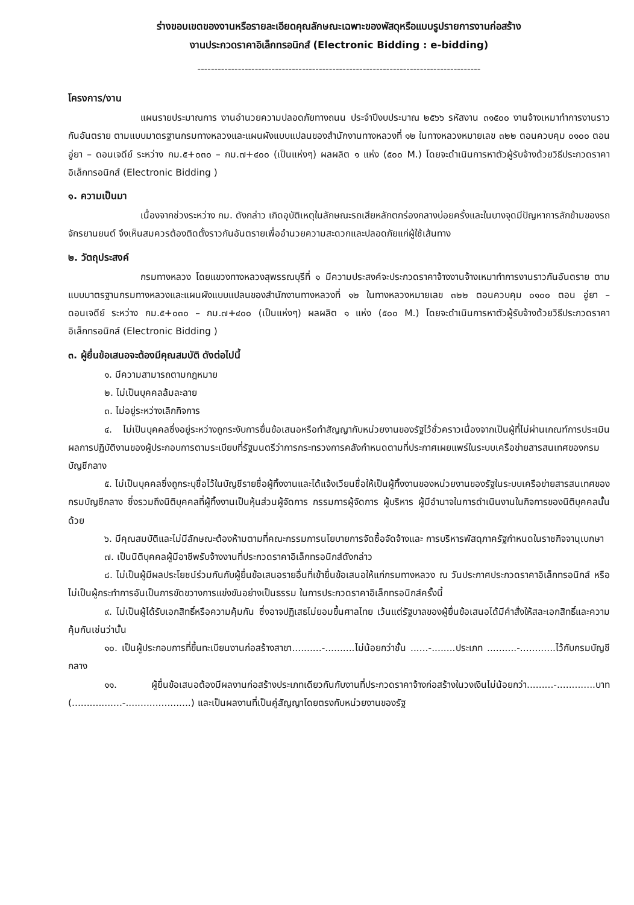ร่างขอบเขตของงานหรือรายละเอียดคุณลักษณะเฉพาะของพัสดุหรือแบบรูปรายการงานก่อสร้าง
งานประกวดราคาอิเล็กทรอนิกส์ (Electronic Bidding : e-bidding)
------------------------------------------------------------------------------------
โครงการ/งาน
แผนรายประมาณการ งานอำนวยความปลอดภัยทางถนน ประจำปีงบประมาณ ๒๕๖๖ รหัสงาน ๓๑๕๐๐ งานจ้างเหมาทำการงานราวกันอันตราย ตามแบบมาตรฐานกรมทางหลวงและแผนผังแบบแปลนของสำนักงานทางหลวงที่ ๑๒ ในทางหลวงหมายเลข ๓๒๒ ตอนควบคุม ๐๑๐๐ ตอน อู่ยา – ดอนเจดีย์ ระหว่าง กม.๕+๐๓๐ – กม.๗+๔๐๐ (เป็นแห่งๆ) ผลผลิต ๑ แห่ง (๕๐๐ M.) โดยจะดำเนินการหาตัวผู้รับจ้างด้วยวิธีประกวดราคาอิเล็กทรอนิกส์ (Electronic Bidding )
๑. ความเป็นมา
เนื่องจากช่วงระหว่าง กม. ดังกล่าว เกิดอุบัติเหตุในลักษณะรถเสียหลักตกร่องกลางบ่อยครั้งและในบางจุดมีปัญหาการลักข้ามของรถจักรยานยนต์ จึงเห็นสมควรต้องติดตั้งราวกันอันตรายเพื่ออำนวยความสะดวกและปลอดภัยแก่ผู้ใช้เส้นทาง
๒. วัตถุประสงค์
กรมทางหลวง โดยแขวงทางหลวงสุพรรณบุรีที่ ๑ มีความประสงค์จะประกวดราคาจ้างงานจ้างเหมาทำการงานราวกันอันตราย ตามแบบมาตรฐานกรมทางหลวงและแผนผังแบบแปลนของสำนักงานทางหลวงที่ ๑๒ ในทางหลวงหมายเลข ๓๒๒ ตอนควบคุม ๐๑๐๐ ตอน อู่ยา – ดอนเจดีย์ ระหว่าง กม.๕+๐๓๐ – กม.๗+๔๐๐ (เป็นแห่งๆ) ผลผลิต ๑ แห่ง (๕๐๐ M.) โดยจะดำเนินการหาตัวผู้รับจ้างด้วยวิธีประกวดราคาอิเล็กทรอนิกส์ (Electronic Bidding )
๓. ผู้ยื่นข้อเสนอจะต้องมีคุณสมบัติ ดังต่อไปนี้
๑. มีความสามารถตามกฎหมาย
๒. ไม่เป็นบุคคลล้มละลาย
๓. ไม่อยู่ระหว่างเลิกกิจการ
๔. ไม่เป็นบุคคลซึ่งอยู่ระหว่างถูกระงับการยื่นข้อเสนอหรือทำสัญญากับหน่วยงานของรัฐไว้ชั่วคราวเนื่องจากเป็นผู้ที่ไม่ผ่านเกณฑ์การประเมินผลการปฏิบัติงานของผู้ประกอบการตามระเบียบที่รัฐมนตรีว่าการกระทรวงการคลังกำหนดตามที่ประกาศเผยแพร่ในระบบเครือข่ายสารสนเทศของกรมบัญชีกลาง
๕. ไม่เป็นบุคคลซึ่งถูกระบุชื่อไว้ในบัญชีรายชื่อผู้ทิ้งงานและได้แจ้งเวียนชื่อให้เป็นผู้ทิ้งงานของหน่วยงานของรัฐในระบบเครือข่ายสารสนเทศของกรมบัญชีกลาง ซึ่งรวมถึงนิติบุคคลที่ผู้ทิ้งงานเป็นหุ้นส่วนผู้จัดการ กรรมการผู้จัดการ ผู้บริหาร ผู้มีอำนาจในการดำเนินงานในกิจการของนิติบุคคลนั้นด้วย
๖. มีคุณสมบัติและไม่มีลักษณะต้องห้ามตามที่คณะกรรมการนโยบายการจัดซื้อจัดจ้างและ การบริหารพัสดุภาครัฐกำหนดในราชกิจจานุเบกษา
๗. เป็นนิติบุคคลผู้มีอาชีพรับจ้างงานที่ประกวดราคาอิเล็กทรอนิกส์ดังกล่าว
๘. ไม่เป็นผู้มีผลประโยชน์ร่วมกันกับผู้ยื่นข้อเสนอรายอื่นที่เข้ายื่นข้อเสนอให้แก่กรมทางหลวง ณ วันประกาศประกวดราคาอิเล็กทรอนิกส์ หรือไม่เป็นผู้กระทำการอันเป็นการขัดขวางการแข่งขันอย่างเป็นธรรม ในการประกวดราคาอิเล็กทรอนิกส์ครั้งนี้
๙. ไม่เป็นผู้ได้รับเอกสิทธิ์หรือความคุ้มกัน ซึ่งอาจปฏิเสธไม่ยอมขึ้นศาลไทย เว้นแต่รัฐบาลของผู้ยื่นข้อเสนอได้มีคำสั่งให้สละเอกสิทธิ์และความคุ้มกันเช่นว่านั้น
๑๐. เป็นผู้ประกอบการที่ขึ้นทะเบียนงานก่อสร้างสาขา..........-..........ไม่น้อยกว่าชั้น ......-........ประเภท ..........-............ไว้กับกรมบัญชีกลาง
๑๑. ผู้ยื่นข้อเสนอต้องมีผลงานก่อสร้างประเภทเดียวกันกับงานที่ประกวดราคาจ้างก่อสร้างในวงเงินไม่น้อยกว่า.........-.............บาท (.................-......................) และเป็นผลงานที่เป็นคู่สัญญาโดยตรงกับหน่วยงานของรัฐ